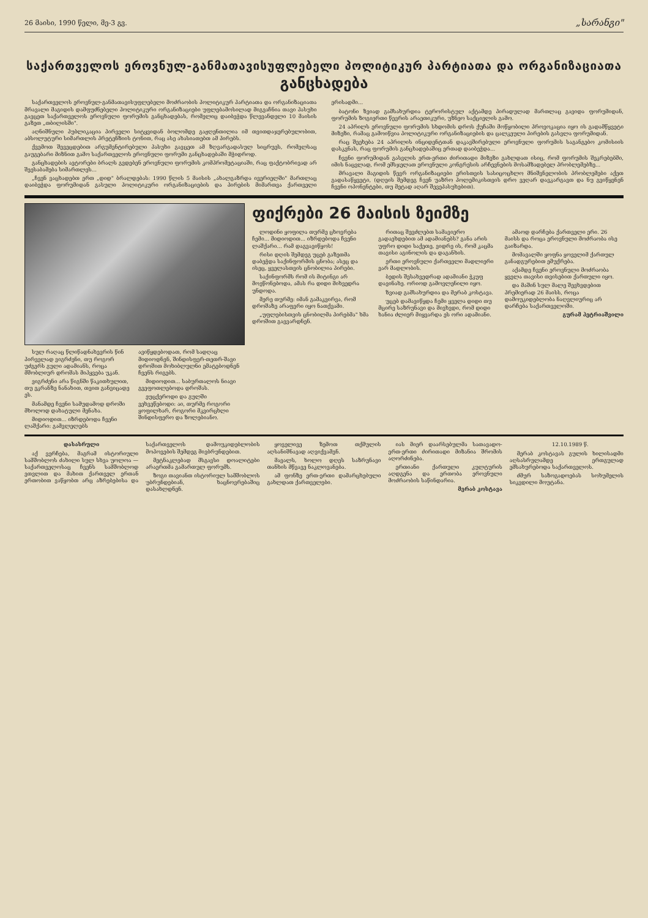26 მაისი, 1990 წელი, მე-3 გვ. „სარანგი"
საქართველოს ეროვნულ-განმათავისუფლებელი პოლიტიკურ პარტიათა და ორგანიზაციათა
განცხადება
საქართველოს ეროვნულ-განმათავისუფლებელი მოძრაობის პოლიტიკურ პარტიათა და ორგანიზაციათა მრავალი მაგიდის დამფუძნებელი პოლიტიკური ორგანიზაციები უფლებამოსილად მიგვაჩნია თავი პასუხი გავცეთ საქართველოს ეროვნული ფორუმის განცხადებას, რომელიც დაიბეჭდა წლევანდელი 10 მაისის გაზეთ „თბილისში".
აღნიშნული პუბლიკაცია პირველი სიტყვიდან ბოლომდე გაჟღენთილია იმ თვითდაჯერებულობით, აბსოლუტური სიმართლის პრეტენზიის ტონით, რაც ასე ახასიათებთ ამ პირებს.
ქვემოთ შევეცდებით არგუმენტირებული პასუხი გავცეთ ამ ზღვარგადასულ სიცრუეს, რომელსაც გაუგებარი მიზნით გამო საქართველოს ეროვნული ფორუმი განცხადებაში მჭიდროდ.
განცხადების ავტორები ბრალს გვდებენ ეროვნული ფორუმის კომპრომეტაციაში, რაც ფაქტობრივად არ შეესაბამება სიმართლეს...
„ჩვენ ვაცხადებთ ერთ „დიდ" ბრალდებას: 1990 წლის 5 მაისის „ახალგაზრდა ივერიელში" მართლაც დაიბეჭდა ფორუმიდან გასული პოლიტიკური ორგანიზაციების და პირების მიმართვა ქართველი ერისადმი...
ბატონი ზვიად გამსახურდია ტერორისტულ აქტამდე პირადულად მართლაც გავიდა ფორუმიდან, ფორუმის ზოგიერთი წევრის არაეთიკური, უზნეო საქციელის გამო.
24 აპრილს ეროვნული ფორუმის სხდომის დროს ქუჩაში მოწყობილი პროვოკაცია იყო ის გადამწყვეტი მიზეზი, რამაც გამოიწვია პოლიტიკური ორგანიზაციების და ცალკეული პირების გასვლა ფორუმიდან.
რაც შეეხება 24 აპრილის ინციდენტთან დაკავშირებული ეროვნული ფორუმის საგანგებო კომისიის დასკვნას, რაც ფორუმის განცხადებაშიც ერთად დაიბეჭდა...
ჩვენი ფორუმიდან გასვლის ერთ-ერთი ძირითადი მიზეზი გახლდათ ისიც, რომ ფორუმის შეკრებებში, იმის ნაცვლად, რომ ემსჯელათ ეროვნული კონგრესის არჩევნების მოსამზადებელ პრობლემებზე...
მრავალი მაგიდის წევრ ორგანიზაციები ერისთვის სასიცოცხლო მნიშვნელობის პრობლემები აქეთ გადასაწყვეტი, (დღეის შემდეგ ჩვენ უაზრო პოლემიკისთვის დრო ვეღარ დავკარგავთ და ნუ გვიწყენენ ჩვენი ოპონენტები, თუ მეტად აღარ შევეპასუხებით).
სულ რაღაც წლიწადნახევრის წინ პირველად ვიგრძენი, თუ როგორ უძგერს გული ადამიანს, როცა მშობლიურ დროშას მიჰყვება უკან.
ვიგრძენი არა წიგნში წაკითხულით, თუ ეკრანზე ნანახით, თვით განვიცადე ეს.
მანამდე ჩვენი სამუდამოდ დროში მხოლოდ დახატული მენახა.
მიდიოდით... იზრდებოდა ჩვენი ლაშქარი: გამვლელებს ავიწყდებოდათ, რომ სადღაც მიდიოდნენ, შინდისფერ-თეთრ-შავი დროშით მოხიბლულნი ემატებოდნენ ჩვენს რიგებს.
მიდიოდით... საბურთალოს ნიავი გვეფოთლებოდა დროშას.
ეუცქეროდი და გულში ვეხვეწებოდი: აი, თურმე როგორი ყოფილხარ, როგორი მკვირცხლი შინდისფერო და ზოლებიანო.
ფიქრები 26 მაისის ზეიმზე
ლოდინი ყოფილა თურმე ცხოვრება ჩემი... მიდიოდით... იზრდებოდა ჩვენი ლაშქარი... რამ დაგვავიწყოს!
რისი დღის შემდეგ უცებ გაზეთმა დაბეჭდა საქინფორმის ცნობა; ასეც და ისეც, ყველასთვის ცნობილია პირები.
საქინფორმს რომ ის მიტინგი არ მოეწონებოდა, ამას რა დიდი მიხვედრა უნდოდა.
მერე თურმე: იმან გამაკვირვა, რომ დროშაზე არაფერი იყო ნათქვამი.
„უფლებისთვის ცნობილმა პირებმა" ხმა დროშით გავვარდნენ.
რითაც შევძლებთ სამავიერო გადაეხდებით ამ ადამიანებს? განა არის უფრო დიდი საქეთე, ვიდრე ის, რომ კაცმა თავისი აგინოლის და დაგანხის.
ერთი ეროვნული ქართველი მადლიერი ვარ მადლობის.
ბედის შესახვედრად ადამიანი ჭკუფ დავინახე. ორიოდ გამოვლენილი იყო.
ზვიად გამსახურდია და მერაბ კოსტავა.
უცებ დამავიწყდა ჩემი ყველა დიდი თუ მცირე საზრუნავი და მივხვდი, რომ დიდი ხანია ძლიერ მიყვარდა ეს ორი ადამიანი.
ამაოდ დარჩება ქართველი ერი. 26 მაისს და როცა ეროვნული მოძრაობა ისე გაიზარდა.
მომავალში ყოფნა ყოველიმ ქართულ განადგურებით ემუქრება.
აქამდე ჩვენი ეროვნული მოძრაობა ყველა თავისი თვისებით ქართული იყო.
და მაშინ სულ მალე შევხვდებით პრემიერად 26 მაისს, როცა დამოუკიდებლობა ნაღვლიურიც არ დარჩება საქართველოში.
გურამ პეტრიაშვილი
დასასრული
აქ ვერჩება, მაგრამ ისტორიული სამშობლოს ძახილი სულ სხვა უოლოა — საქართველოსაც ჩვენს სამშობლოდ ვთვლით და მახით ქართველ ერთან ერთობით ვაწყობთ არც აზრებებისა და საქართველოს დამოუკიდებლობის მოპოვების შემდეგ მივბრუნდებით.
მეტნაკლებად მსგავსი დოალიტები არაერთმა გამართულ ფორუმს.
ზოგი თავიანთ ისტორიულ სამშობლოს უბრუნდებიან, ხაცნოვრებაშიც დასახლდნენ.
ყოველივე ზემოთ თქმულის აღსანიშნავად აღვიქვამენ.
მავალს, ხოლო დღეს საზრუნავი თანხის მწვავე ნაკლოვანება.
ამ ფონზე ერთ-ერთი დამარცხებული გახლდათ ქართველები.
იას მიერ დაარსებულმა სათავადო-ერთ-ერთი ძირითადი მიზანია შრომის აღორძინება.
ერთიანი ქართული კულტურის აღდგენა და ერთობა ეროვნული მოძრაობის საწინდარია.
მერაბ კოსტავა
12.10.1989 წ.
მერაბ კოსტავას გულის ხილისადმი აღსასრულამდე ერთგულად ემსახურებოდა საქართველოს.
ძმურ საზოგადოებას სოხუმელის სიკვდილი მოუტანა.